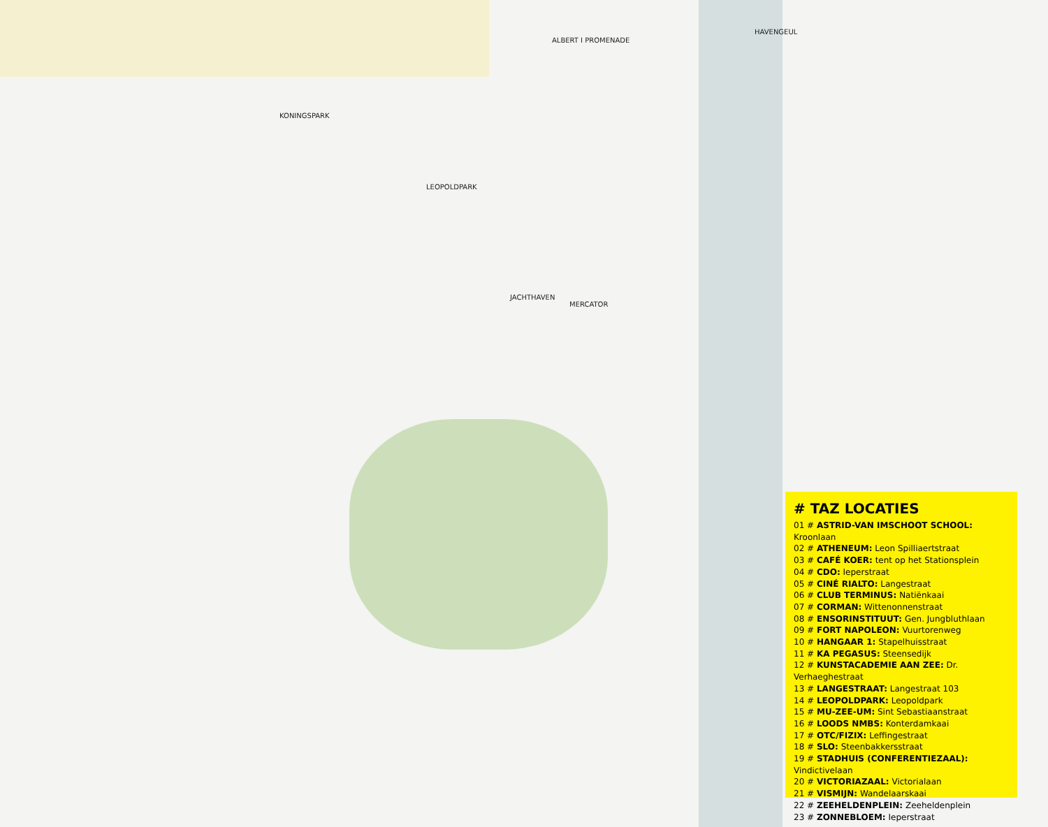KONINGSPARK
LEOPOLDPARK
JACHTHAVEN
MERCATOR
HAVENGEUL
ALBERT I PROMENADE
# TAZ LOCATIES
01 # ASTRID-VAN IMSCHOOT SCHOOL: Kroonlaan
02 # ATHENEUM: Leon Spilliaertstraat
03 # CAFÉ KOER: tent op het Stationsplein
04 # CDO: Ieperstraat
05 # CINÉ RIALTO: Langestraat
06 # CLUB TERMINUS: Natiënkaai
07 # CORMAN: Wittenonnenstraat
08 # ENSORINSTITUUT: Gen. Jungbluthlaan
09 # FORT NAPOLEON: Vuurtorenweg
10 # HANGAAR 1: Stapelhuisstraat
11 # KA PEGASUS: Steensedijk
12 # KUNSTACADEMIE AAN ZEE: Dr. Verhaeghestraat
13 # LANGESTRAAT: Langestraat 103
14 # LEOPOLDPARK: Leopoldpark
15 # MU-ZEE-UM: Sint Sebastiaanstraat
16 # LOODS NMBS: Konterdamkaai
17 # OTC/FIZIX: Leffingestraat
18 # SLO: Steenbakkersstraat
19 # STADHUIS (CONFERENTIEZAAL): Vindictivelaan
20 # VICTORIAZAAL: Victorialaan
21 # VISMIJN: Wandelaarskaai
22 # ZEEHELDENPLEIN: Zeeheldenplein
23 # ZONNEBLOEM: Ieperstraat